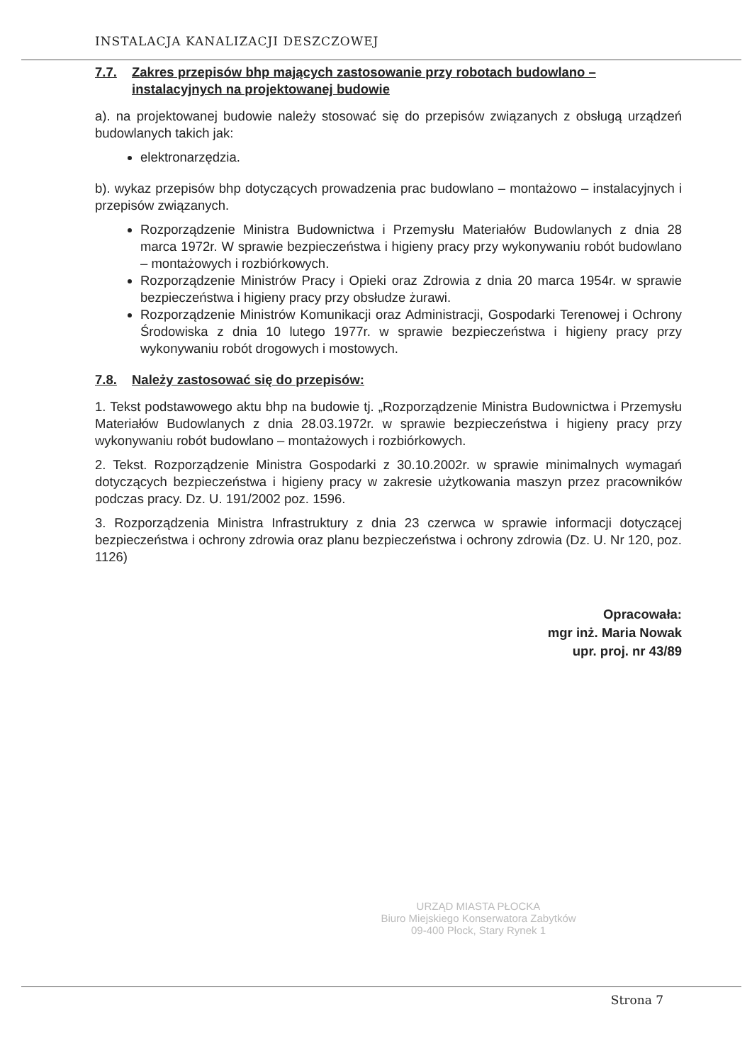INSTALACJA KANALIZACJI DESZCZOWEJ
7.7. Zakres przepisów bhp mających zastosowanie przy robotach budowlano – instalacyjnych na projektowanej budowie
a). na projektowanej budowie należy stosować się do przepisów związanych z obsługą urządzeń budowlanych takich jak:
elektronarzędzia.
b). wykaz przepisów bhp dotyczących prowadzenia prac budowlano – montażowo – instalacyjnych i przepisów związanych.
Rozporządzenie Ministra Budownictwa i Przemysłu Materiałów Budowlanych z dnia 28 marca 1972r. W sprawie bezpieczeństwa i higieny pracy przy wykonywaniu robót budowlano – montażowych i rozbiórkowych.
Rozporządzenie Ministrów Pracy i Opieki oraz Zdrowia z dnia 20 marca 1954r. w sprawie bezpieczeństwa i higieny pracy przy obsłudze żurawi.
Rozporządzenie Ministrów Komunikacji oraz Administracji, Gospodarki Terenowej i Ochrony Środowiska z dnia 10 lutego 1977r. w sprawie bezpieczeństwa i higieny pracy przy wykonywaniu robót drogowych i mostowych.
7.8. Należy zastosować się do przepisów:
1. Tekst podstawowego aktu bhp na budowie tj. „Rozporządzenie Ministra Budownictwa i Przemysłu Materiałów Budowlanych z dnia 28.03.1972r. w sprawie bezpieczeństwa i higieny pracy przy wykonywaniu robót budowlano – montażowych i rozbiórkowych.
2. Tekst. Rozporządzenie Ministra Gospodarki z 30.10.2002r. w sprawie minimalnych wymagań dotyczących bezpieczeństwa i higieny pracy w zakresie użytkowania maszyn przez pracowników podczas pracy. Dz. U. 191/2002 poz. 1596.
3. Rozporządzenia Ministra Infrastruktury z dnia 23 czerwca w sprawie informacji dotyczącej bezpieczeństwa i ochrony zdrowia oraz planu bezpieczeństwa i ochrony zdrowia (Dz. U. Nr 120, poz. 1126)
Opracowała:
mgr inż. Maria Nowak
upr. proj. nr 43/89
URZĄD MIASTA PŁOCKA
Biuro Miejskiego Konserwatora Zabytków
09-400 Płock, Stary Rynek 1
Strona 7